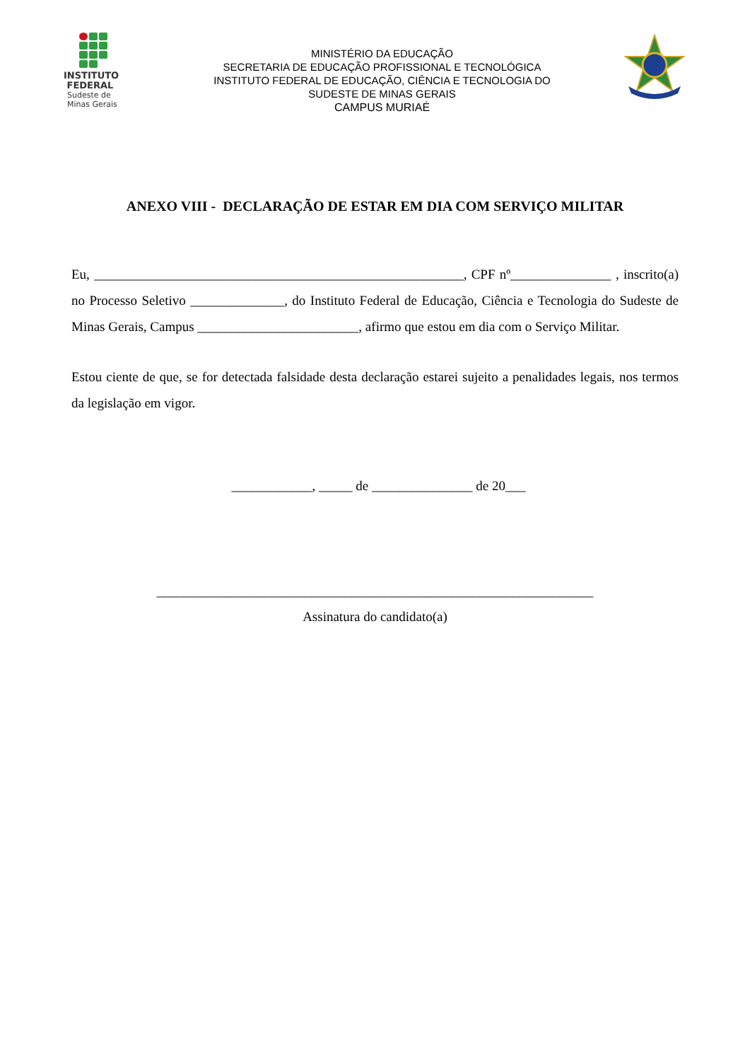INSTITUTO
FEDERAL
Sudeste de
Minas Gerais
MINISTÉRIO DA EDUCAÇÃO
SECRETARIA DE EDUCAÇÃO PROFISSIONAL E TECNOLÓGICA
INSTITUTO FEDERAL DE EDUCAÇÃO, CIÊNCIA E TECNOLOGIA DO
SUDESTE DE MINAS GERAIS
CAMPUS MURIAÉ
ANEXO VIII - DECLARAÇÃO DE ESTAR EM DIA COM SERVIÇO MILITAR
Eu, _______________________________________________________, CPF nº_______________ , inscrito(a) no Processo Seletivo ______________, do Instituto Federal de Educação, Ciência e Tecnologia do Sudeste de Minas Gerais, Campus ________________________, afirmo que estou em dia com o Serviço Militar.
Estou ciente de que, se for detectada falsidade desta declaração estarei sujeito a penalidades legais, nos termos da legislação em vigor.
____________, _____ de _______________ de 20___
_________________________________________________________________
Assinatura do candidato(a)